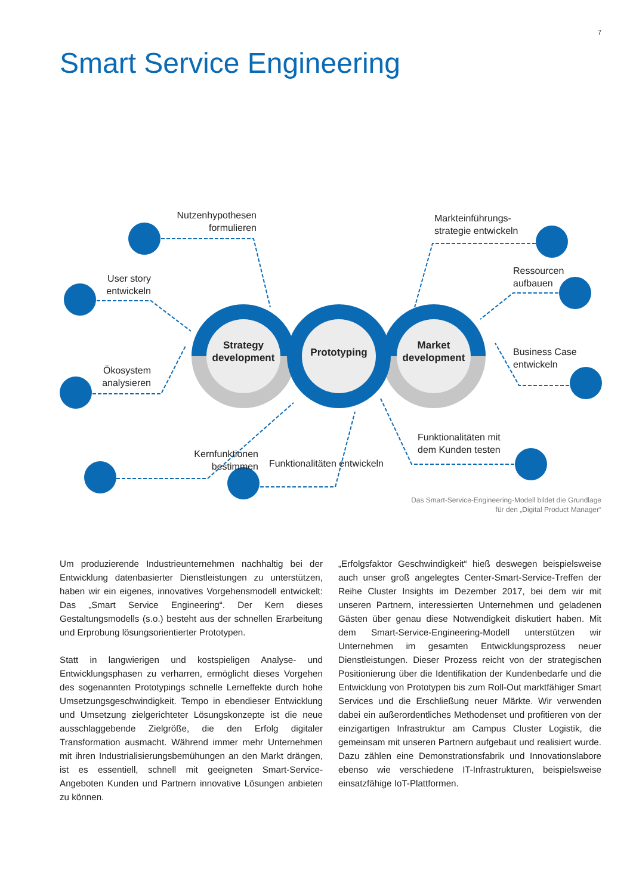7
Smart Service Engineering
Strategy development
Prototyping
Market development
Nutzenhypothesen formulieren
User story entwickeln
Ökosystem analysieren
Kernfunktionen bestimmen
Funktionalitäten entwickeln
Markteinführungs-
strategie entwickeln
Ressourcen
aufbauen
Business Case
entwickeln
Funktionalitäten mit
dem Kunden testen
Das Smart-Service-Engineering-Modell bildet die Grundlage
für den „Digital Product Manager“
Um produzierende Industrieunternehmen nachhaltig bei der Entwicklung datenbasierter Dienstleistungen zu unterstützen, haben wir ein eigenes, innovatives Vorgehensmodell entwickelt: Das „Smart Service Engineering“. Der Kern dieses Gestaltungsmodells (s.o.) besteht aus der schnellen Erarbeitung und Erprobung lösungsorientierter Prototypen.
Statt in langwierigen und kostspieligen Analyse- und Entwicklungsphasen zu verharren, ermöglicht dieses Vorgehen des sogenannten Prototypings schnelle Lerneffekte durch hohe Umsetzungsgeschwindigkeit. Tempo in ebendieser Entwicklung und Umsetzung zielgerichteter Lösungskonzepte ist die neue ausschlaggebende Zielgröße, die den Erfolg digitaler Transformation ausmacht. Während immer mehr Unternehmen mit ihren Industrialisierungsbemühungen an den Markt drängen, ist es essentiell, schnell mit geeigneten Smart-Service-Angeboten Kunden und Partnern innovative Lösungen anbieten zu können.
„Erfolgsfaktor Geschwindigkeit“ hieß deswegen beispielsweise auch unser groß angelegtes Center-Smart-Service-Treffen der Reihe Cluster Insights im Dezember 2017, bei dem wir mit unseren Partnern, interessierten Unternehmen und geladenen Gästen über genau diese Notwendigkeit diskutiert haben. Mit dem Smart-Service-Engineering-Modell unterstützen wir Unternehmen im gesamten Entwicklungsprozess neuer Dienstleistungen. Dieser Prozess reicht von der strategischen Positionierung über die Identifikation der Kundenbedarfe und die Entwicklung von Prototypen bis zum Roll-Out marktfähiger Smart Services und die Erschließung neuer Märkte. Wir verwenden dabei ein außerordentliches Methodenset und profitieren von der einzigartigen Infrastruktur am Campus Cluster Logistik, die gemeinsam mit unseren Partnern aufgebaut und realisiert wurde. Dazu zählen eine Demonstrationsfabrik und Innovationslabore ebenso wie verschiedene IT-Infrastrukturen, beispielsweise einsatzfähige IoT-Plattformen.